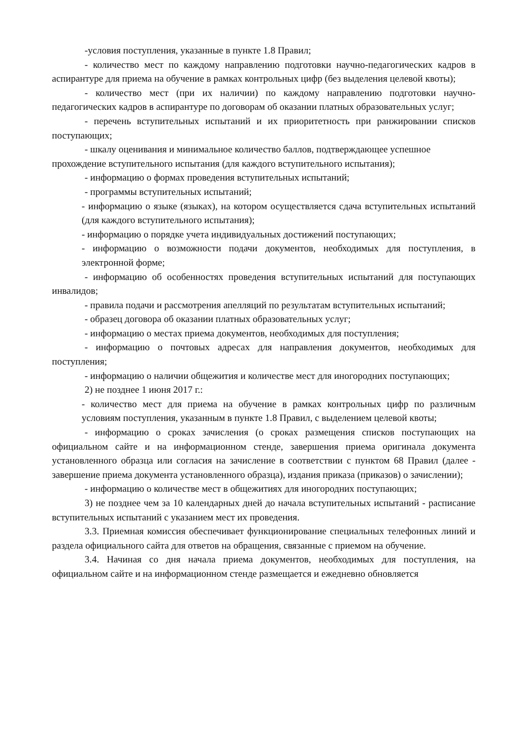-условия поступления, указанные в пункте 1.8 Правил;
- количество мест по каждому направлению подготовки научно-педагогических кадров в аспирантуре для приема на обучение в рамках контрольных цифр (без выделения целевой квоты);
- количество мест (при их наличии) по каждому направлению подготовки научно-педагогических кадров в аспирантуре по договорам об оказании платных образовательных услуг;
- перечень вступительных испытаний и их приоритетность при ранжировании списков поступающих;
- шкалу оценивания и минимальное количество баллов, подтверждающее успешное прохождение вступительного испытания (для каждого вступительного испытания);
- информацию о формах проведения вступительных испытаний;
- программы вступительных испытаний;
- информацию о языке (языках), на котором осуществляется сдача вступительных испытаний (для каждого вступительного испытания);
- информацию о порядке учета индивидуальных достижений поступающих;
- информацию о возможности подачи документов, необходимых для поступления, в электронной форме;
- информацию об особенностях проведения вступительных испытаний для поступающих инвалидов;
- правила подачи и рассмотрения апелляций по результатам вступительных испытаний;
- образец договора об оказании платных образовательных услуг;
- информацию о местах приема документов, необходимых для поступления;
- информацию о почтовых адресах для направления документов, необходимых для поступления;
- информацию о наличии общежития и количестве мест для иногородних поступающих;
2) не позднее 1 июня 2017 г.:
- количество мест для приема на обучение в рамках контрольных цифр по различным условиям поступления, указанным в пункте 1.8 Правил, с выделением целевой квоты;
- информацию о сроках зачисления (о сроках размещения списков поступающих на официальном сайте и на информационном стенде, завершения приема оригинала документа установленного образца или согласия на зачисление в соответствии с пунктом 68 Правил (далее - завершение приема документа установленного образца), издания приказа (приказов) о зачислении);
- информацию о количестве мест в общежитиях для иногородних поступающих;
3) не позднее чем за 10 календарных дней до начала вступительных испытаний - расписание вступительных испытаний с указанием мест их проведения.
3.3. Приемная комиссия обеспечивает функционирование специальных телефонных линий и раздела официального сайта для ответов на обращения, связанные с приемом на обучение.
3.4. Начиная со дня начала приема документов, необходимых для поступления, на официальном сайте и на информационном стенде размещается и ежедневно обновляется